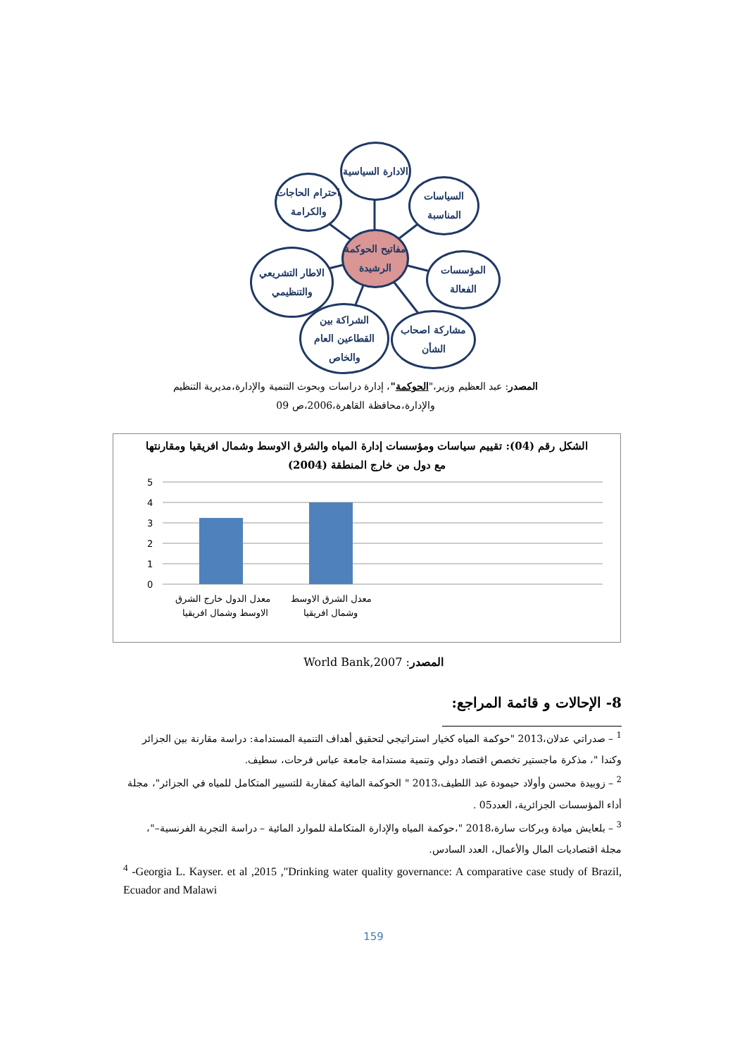مفاتيح الحوكمة الرشيدة
الادارة السياسية
السياسات المناسبة
المؤسسات الفعالة
مشاركة اصحاب الشأن
الشراكة بين القطاعين العام والخاص
الاطار التشريعي والتنظيمي
احترام الحاجات والكرامة
المصدر: عبد العظيم وزير،"الحوكمة"، إدارة دراسات وبحوث التنمية والإدارة،مديرية التنظيم والإدارة،محافظة القاهرة،2006،ص 09
الشكل رقم (04): تقييم سياسات ومؤسسات إدارة المياه والشرق الاوسط وشمال افريقيا ومقارنتها
مع دول من خارج المنطقة (2004)
5
4
3
2
1
0
معدل الدول خارج الشرق
الاوسط وشمال افريقيا
معدل الشرق الاوسط
وشمال افريقيا
المصدر: World Bank,2007
8- الإحالات و قائمة المراجع:
<sup>1</sup> – صدراتي عدلان،2013 "حوكمة المياه كخيار استراتيجي لتحقيق أهداف التنمية المستدامة: دراسة مقارنة بين الجزائر وكندا "، مذكرة ماجستير تخصص اقتصاد دولي وتنمية مستدامة جامعة عباس فرحات، سطيف.
<sup>2</sup> – زوبيدة محسن وأولاد حيمودة عبد اللطيف،2013 " الحوكمة المائية كمقاربة للتسيير المتكامل للمياه في الجزائر"، مجلة أداء المؤسسات الجزائرية، العدد05 .
<sup>3</sup> – بلعايش ميادة وبركات سارة،2018 "،حوكمة المياه والإدارة المتكاملة للموارد المائية – دراسة التجربة الفرنسية–"، مجلة اقتصاديات المال والأعمال، العدد السادس.
<sup>4</sup> -Georgia L. Kayser. et al ,2015 ,"Drinking water quality governance: A comparative case study of Brazil, Ecuador and Malawi
159